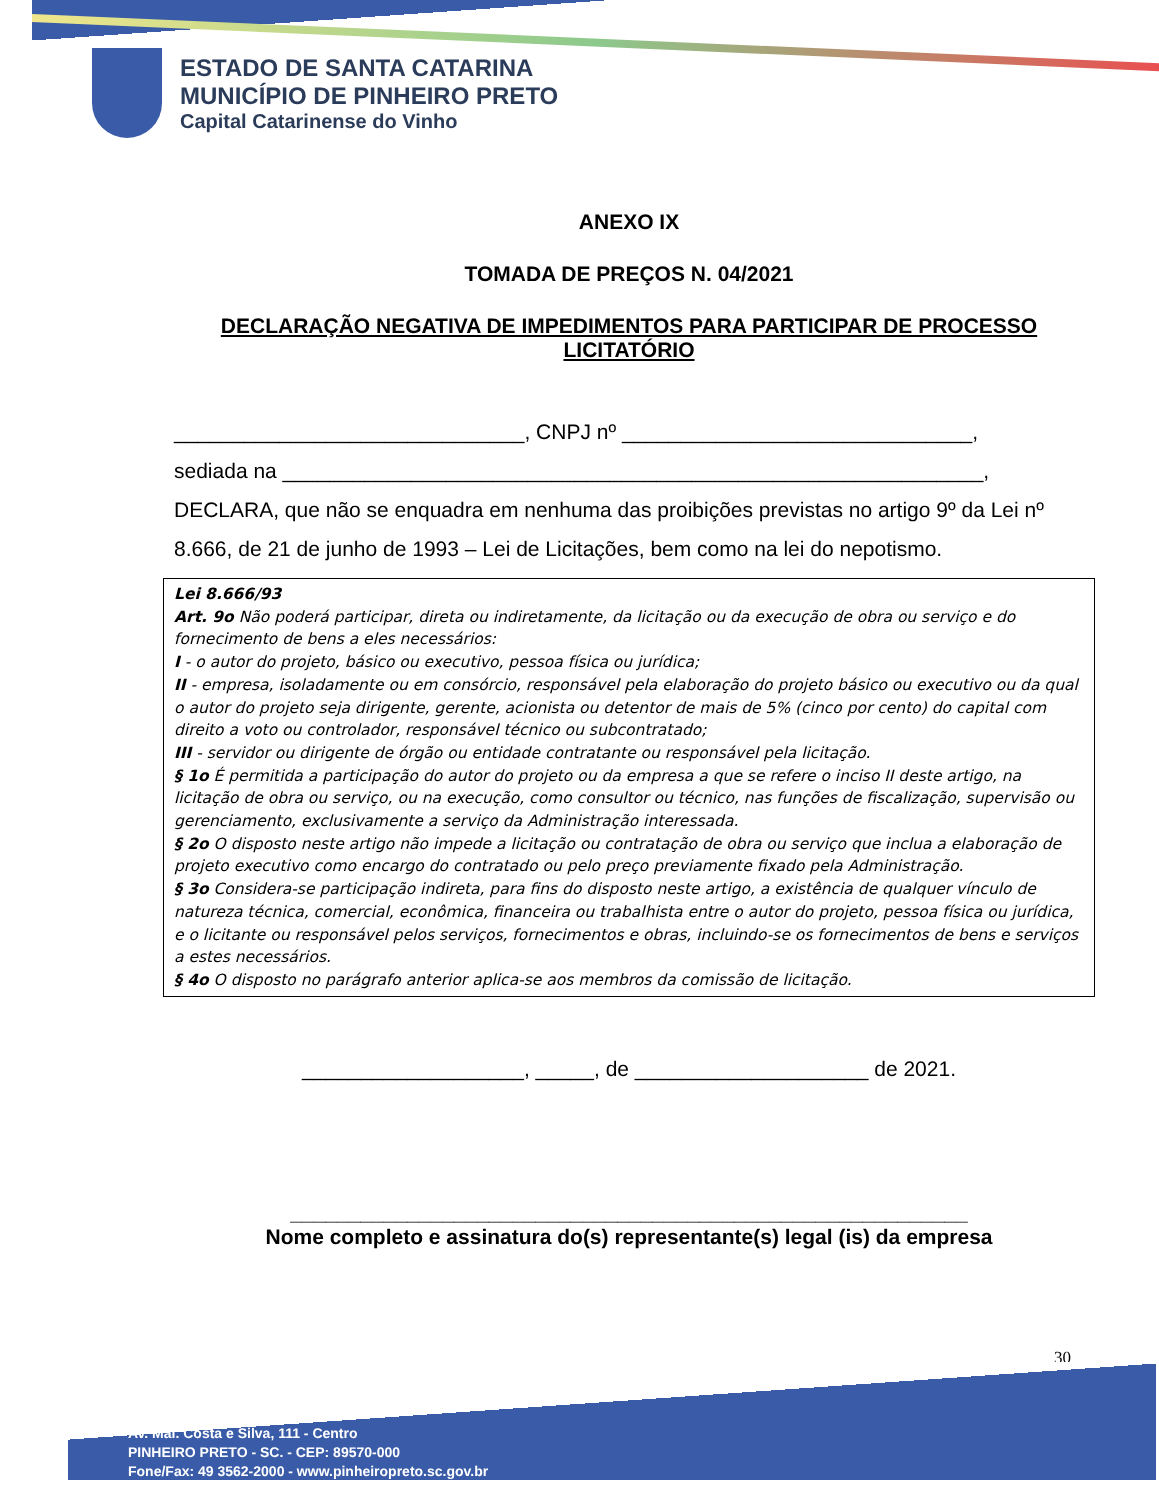ESTADO DE SANTA CATARINA
MUNICÍPIO DE PINHEIRO PRETO
Capital Catarinense do Vinho
ANEXO IX
TOMADA DE PREÇOS N. 04/2021
DECLARAÇÃO NEGATIVA DE IMPEDIMENTOS PARA PARTICIPAR DE PROCESSO LICITATÓRIO
______________________________, CNPJ nº ______________________________,
sediada na ____________________________________________________________,
DECLARA, que não se enquadra em nenhuma das proibições previstas no artigo 9º da Lei nº 8.666, de 21 de junho de 1993 – Lei de Licitações, bem como na lei do nepotismo.
Lei 8.666/93
Art. 9o Não poderá participar, direta ou indiretamente, da licitação ou da execução de obra ou serviço e do fornecimento de bens a eles necessários:
I - o autor do projeto, básico ou executivo, pessoa física ou jurídica;
II - empresa, isoladamente ou em consórcio, responsável pela elaboração do projeto básico ou executivo ou da qual o autor do projeto seja dirigente, gerente, acionista ou detentor de mais de 5% (cinco por cento) do capital com direito a voto ou controlador, responsável técnico ou subcontratado;
III - servidor ou dirigente de órgão ou entidade contratante ou responsável pela licitação.
§ 1o É permitida a participação do autor do projeto ou da empresa a que se refere o inciso II deste artigo, na licitação de obra ou serviço, ou na execução, como consultor ou técnico, nas funções de fiscalização, supervisão ou gerenciamento, exclusivamente a serviço da Administração interessada.
§ 2o O disposto neste artigo não impede a licitação ou contratação de obra ou serviço que inclua a elaboração de projeto executivo como encargo do contratado ou pelo preço previamente fixado pela Administração.
§ 3o Considera-se participação indireta, para fins do disposto neste artigo, a existência de qualquer vínculo de natureza técnica, comercial, econômica, financeira ou trabalhista entre o autor do projeto, pessoa física ou jurídica, e o licitante ou responsável pelos serviços, fornecimentos e obras, incluindo-se os fornecimentos de bens e serviços a estes necessários.
§ 4o O disposto no parágrafo anterior aplica-se aos membros da comissão de licitação.
___________________, _____, de ____________________ de 2021.
__________________________________________________________
Nome completo e assinatura do(s) representante(s) legal (is) da empresa
30
Av. Mal. Costa e Silva, 111 - Centro
PINHEIRO PRETO - SC. - CEP: 89570-000
Fone/Fax: 49 3562-2000 - www.pinheiropreto.sc.gov.br